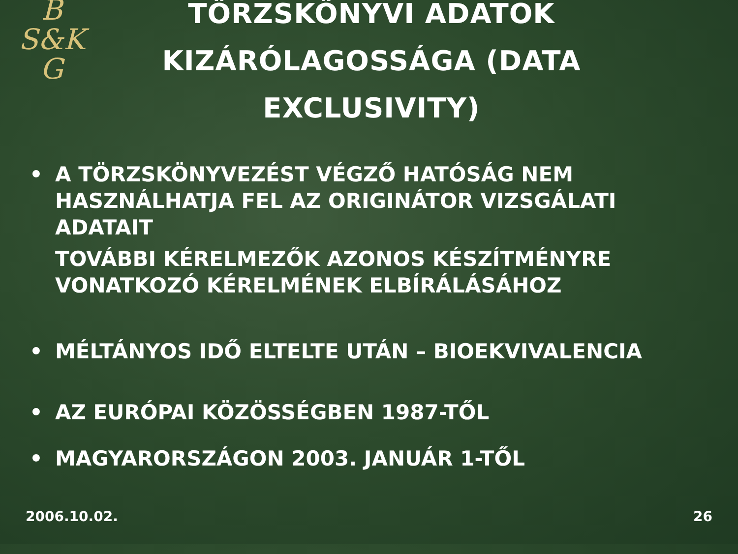B
S&K
G
TÖRZSKÖNYVI ADATOK KIZÁRÓLAGOSSÁGA (DATA EXCLUSIVITY)
• A TÖRZSKÖNYVEZÉST VÉGZŐ HATÓSÁG NEM HASZNÁLHATJA FEL AZ ORIGINÁTOR VIZSGÁLATI ADATAIT
TOVÁBBI KÉRELMEZŐK AZONOS KÉSZÍTMÉNYRE VONATKOZÓ KÉRELMÉNEK ELBÍRÁLÁSÁHOZ
• MÉLTÁNYOS IDŐ ELTELTE UTÁN – BIOEKVIVALENCIA
• AZ EURÓPAI KÖZÖSSÉGBEN 1987-TŐL
• MAGYARORSZÁGON 2003. JANUÁR 1-TŐL
2006.10.02. 26